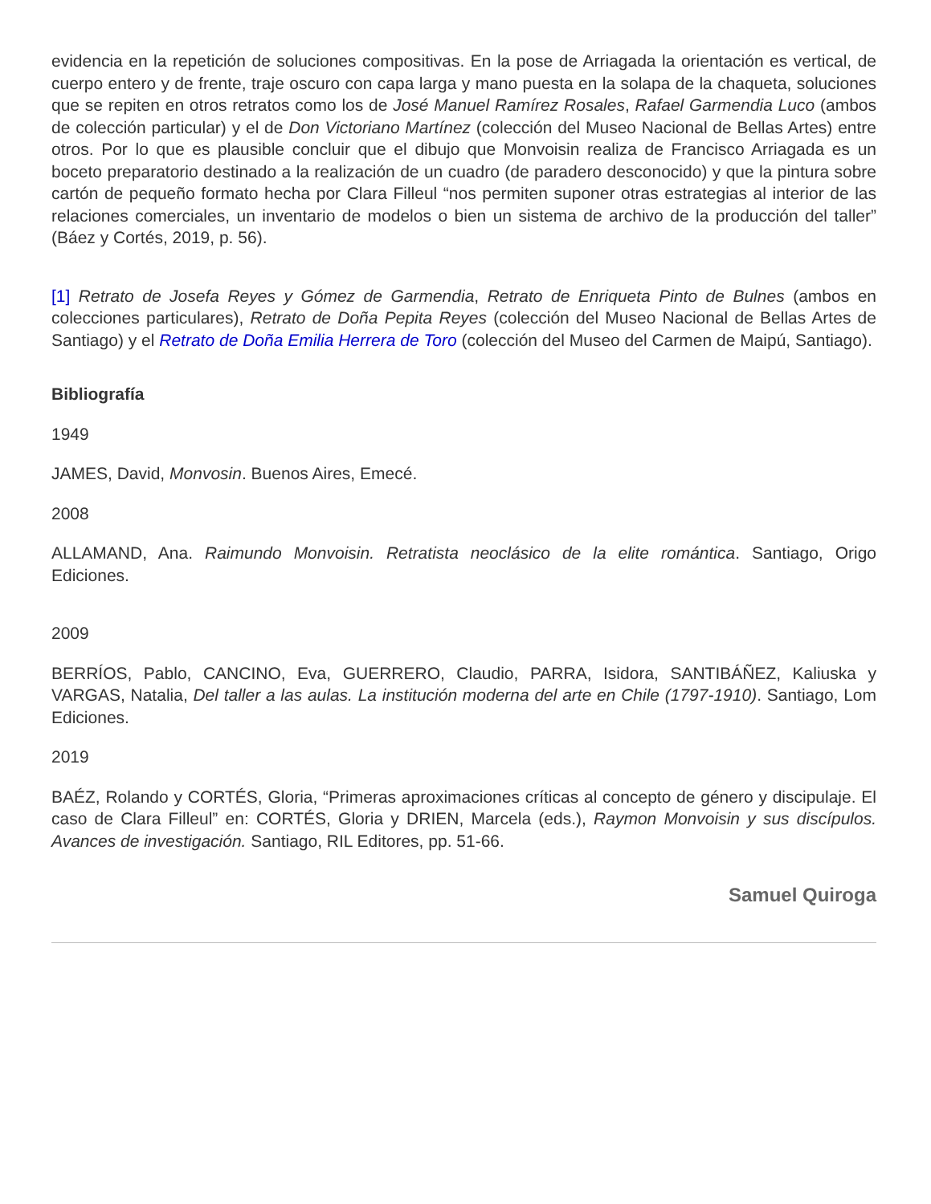evidencia en la repetición de soluciones compositivas. En la pose de Arriagada la orientación es vertical, de cuerpo entero y de frente, traje oscuro con capa larga y mano puesta en la solapa de la chaqueta, soluciones que se repiten en otros retratos como los de José Manuel Ramírez Rosales, Rafael Garmendia Luco (ambos de colección particular) y el de Don Victoriano Martínez (colección del Museo Nacional de Bellas Artes) entre otros. Por lo que es plausible concluir que el dibujo que Monvoisin realiza de Francisco Arriagada es un boceto preparatorio destinado a la realización de un cuadro (de paradero desconocido) y que la pintura sobre cartón de pequeño formato hecha por Clara Filleul “nos permiten suponer otras estrategias al interior de las relaciones comerciales, un inventario de modelos o bien un sistema de archivo de la producción del taller” (Báez y Cortés, 2019, p. 56).
[1] Retrato de Josefa Reyes y Gómez de Garmendia, Retrato de Enriqueta Pinto de Bulnes (ambos en colecciones particulares), Retrato de Doña Pepita Reyes (colección del Museo Nacional de Bellas Artes de Santiago) y el Retrato de Doña Emilia Herrera de Toro (colección del Museo del Carmen de Maipú, Santiago).
Bibliografía
1949
JAMES, David, Monvosin. Buenos Aires, Emecé.
2008
ALLAMAND, Ana. Raimundo Monvoisin. Retratista neoclásico de la elite romántica. Santiago, Origo Ediciones.
2009
BERRÍOS, Pablo, CANCINO, Eva, GUERRERO, Claudio, PARRA, Isidora, SANTIBÁÑEZ, Kaliuska y VARGAS, Natalia, Del taller a las aulas. La institución moderna del arte en Chile (1797-1910). Santiago, Lom Ediciones.
2019
BAÉZ, Rolando y CORTÉS, Gloria, “Primeras aproximaciones críticas al concepto de género y discipulaje. El caso de Clara Filleul” en: CORTÉS, Gloria y DRIEN, Marcela (eds.), Raymon Monvoisin y sus discípulos. Avances de investigación. Santiago, RIL Editores, pp. 51-66.
Samuel Quiroga